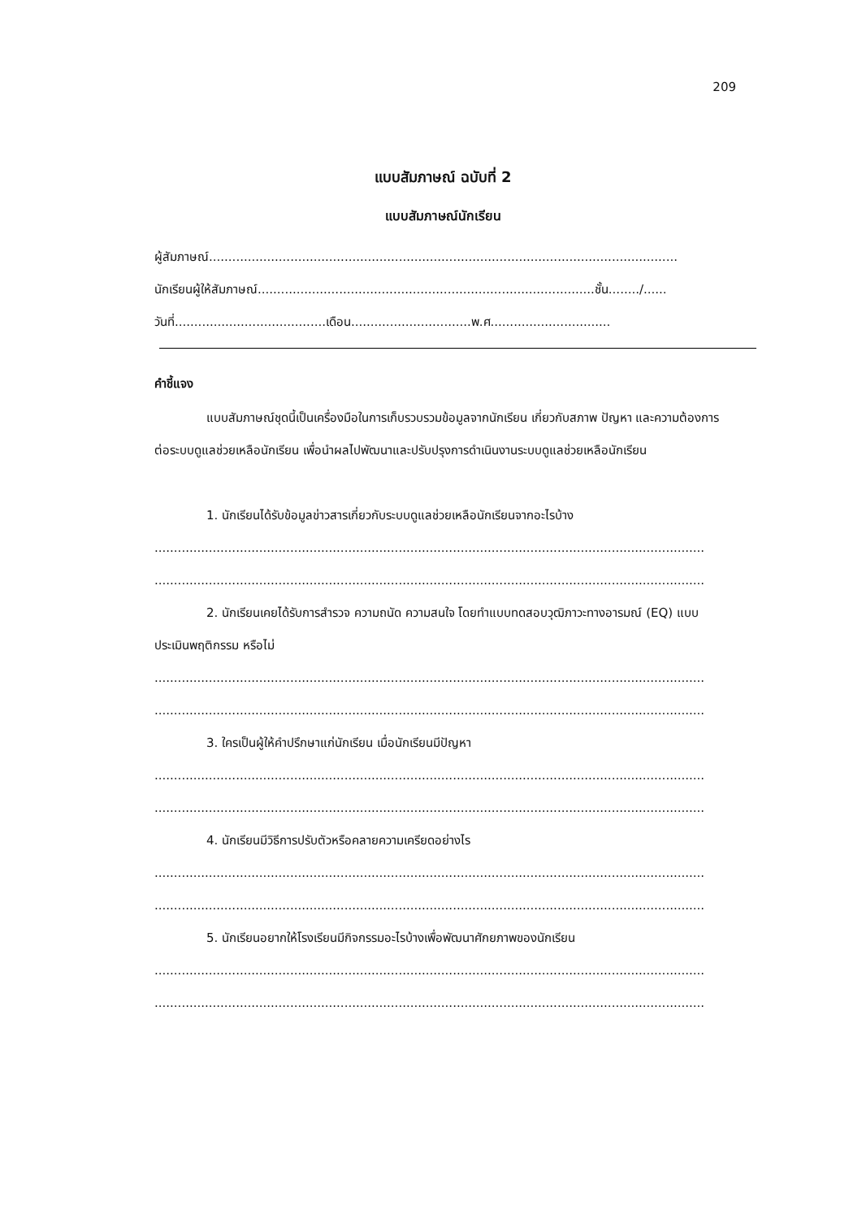209
แบบสัมภาษณ์ ฉบับที่ 2
แบบสัมภาษณ์นักเรียน
ผู้สัมภาษณ์.........................................................................................................................
นักเรียนผู้ให้สัมภาษณ์.......................................................................................ชั้น......../......
วันที่.......................................เดือน...............................พ.ศ...............................
คำชี้แจง
แบบสัมภาษณ์ชุดนี้เป็นเครื่องมือในการเก็บรวบรวมข้อมูลจากนักเรียน เกี่ยวกับสภาพ ปัญหา และความต้องการต่อระบบดูแลช่วยเหลือนักเรียน เพื่อนำผลไปพัฒนาและปรับปรุงการดำเนินงานระบบดูแลช่วยเหลือนักเรียน
1. นักเรียนได้รับข้อมูลข่าวสารเกี่ยวกับระบบดูแลช่วยเหลือนักเรียนจากอะไรบ้าง
..............................................................................................................................................
..............................................................................................................................................
2. นักเรียนเคยได้รับการสำรวจ ความถนัด ความสนใจ โดยทำแบบทดสอบวุฒิภาวะทางอารมณ์ (EQ) แบบประเมินพฤติกรรม หรือไม่
..............................................................................................................................................
..............................................................................................................................................
3. ใครเป็นผู้ให้คำปรึกษาแก่นักเรียน เมื่อนักเรียนมีปัญหา
..............................................................................................................................................
..............................................................................................................................................
4. นักเรียนมีวิธีการปรับตัวหรือคลายความเครียดอย่างไร
..............................................................................................................................................
..............................................................................................................................................
5. นักเรียนอยากให้โรงเรียนมีกิจกรรมอะไรบ้างเพื่อพัฒนาศักยภาพของนักเรียน
..............................................................................................................................................
..............................................................................................................................................